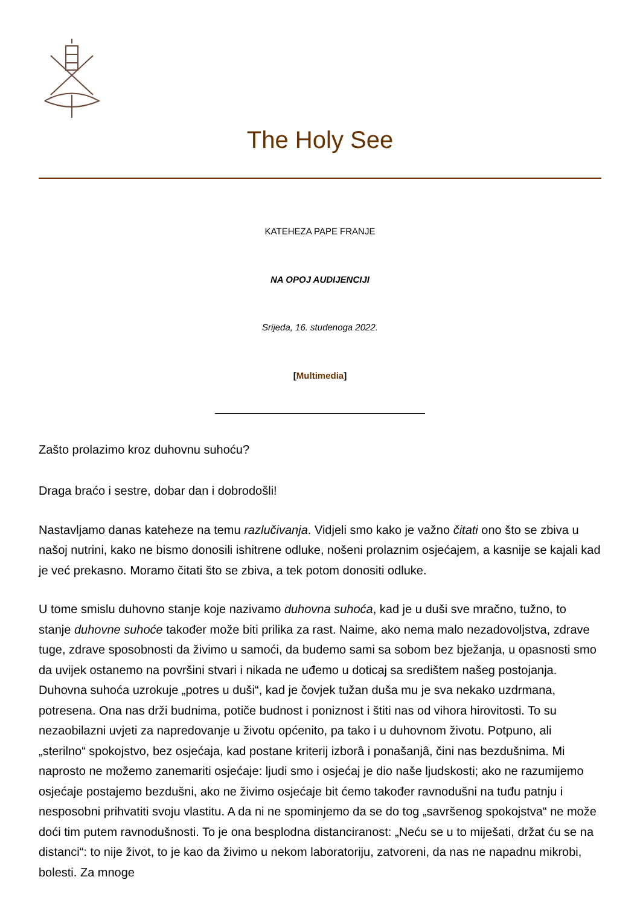The Holy See
KATEHEZA PAPE FRANJE
NA OPOJ AUDIJENCIJI
Srijeda, 16. studenoga 2022.
[Multimedia]
Zašto prolazimo kroz duhovnu suhoću?
Draga braćo i sestre, dobar dan i dobrodošli!
Nastavljamo danas kateheze na temu razlučivanja. Vidjeli smo kako je važno čitati ono što se zbiva u našoj nutrini, kako ne bismo donosili ishitrene odluke, nošeni prolaznim osjećajem, a kasnije se kajali kad je već prekasno. Moramo čitati što se zbiva, a tek potom donositi odluke.
U tome smislu duhovno stanje koje nazivamo duhovna suhoća, kad je u duši sve mračno, tužno, to stanje duhovne suhoće također može biti prilika za rast. Naime, ako nema malo nezadovoljstva, zdrave tuge, zdrave sposobnosti da živimo u samoći, da budemo sami sa sobom bez bježanja, u opasnosti smo da uvijek ostanemo na površini stvari i nikada ne uđemo u doticaj sa središtem našeg postojanja. Duhovna suhoća uzrokuje „potres u duši“, kad je čovjek tužan duša mu je sva nekako uzdrmana, potresena. Ona nas drži budnima, potiče budnost i poniznost i štiti nas od vihora hirovitosti. To su nezaobilazni uvjeti za napredovanje u životu općenito, pa tako i u duhovnom životu. Potpuno, ali „sterilno“ spokojstvo, bez osjećaja, kad postane kriterij izborâ i ponašanjâ, čini nas bezdušnima. Mi naprosto ne možemo zanemariti osjećaje: ljudi smo i osjećaj je dio naše ljudskosti; ako ne razumijemo osjećaje postajemo bezdušni, ako ne živimo osjećaje bit ćemo također ravnodušni na tuđu patnju i nesposobni prihvatiti svoju vlastitu. A da ni ne spominjemo da se do tog „savršenog spokojstva“ ne može doći tim putem ravnodušnosti. To je ona besplodna distanciranost: „Neću se u to miješati, držat ću se na distanci“: to nije život, to je kao da živimo u nekom laboratoriju, zatvoreni, da nas ne napadnu mikrobi, bolesti. Za mnoge